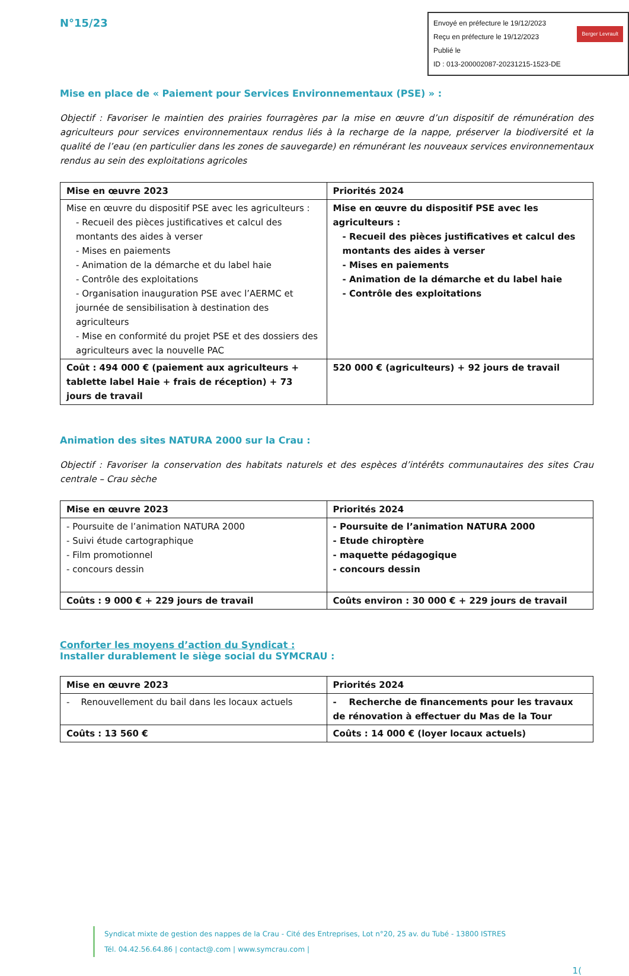N°15/23
Envoyé en préfecture le 19/12/2023
Reçu en préfecture le 19/12/2023
Publié le Berger Levrault
ID : 013-200002087-20231215-1523-DE
Mise en place de « Paiement pour Services Environnementaux (PSE) » :
Objectif : Favoriser le maintien des prairies fourragères par la mise en œuvre d’un dispositif de rémunération des agriculteurs pour services environnementaux rendus liés à la recharge de la nappe, préserver la biodiversité et la qualité de l’eau (en particulier dans les zones de sauvegarde) en rémunérant les nouveaux services environnementaux rendus au sein des exploitations agricoles
| Mise en œuvre 2023 | Priorités 2024 |
| --- | --- |
| Mise en œuvre du dispositif PSE avec les agriculteurs : - Recueil des pièces justificatives et calcul des montants des aides à verser - Mises en paiements - Animation de la démarche et du label haie - Contrôle des exploitations - Organisation inauguration PSE avec l’AERMC et journée de sensibilisation à destination des agriculteurs - Mise en conformité du projet PSE et des dossiers des agriculteurs avec la nouvelle PAC | Mise en œuvre du dispositif PSE avec les agriculteurs : - Recueil des pièces justificatives et calcul des montants des aides à verser - Mises en paiements - Animation de la démarche et du label haie - Contrôle des exploitations |
| Coût : 494 000 € (paiement aux agriculteurs + tablette label Haie + frais de réception) + 73 jours de travail | 520 000 € (agriculteurs) + 92 jours de travail |
Animation des sites NATURA 2000 sur la Crau :
Objectif : Favoriser la conservation des habitats naturels et des espèces d’intérêts communautaires des sites Crau centrale – Crau sèche
| Mise en œuvre 2023 | Priorités 2024 |
| --- | --- |
| - Poursuite de l’animation NATURA 2000 - Suivi étude cartographique - Film promotionnel - concours dessin | - Poursuite de l’animation NATURA 2000 - Etude chiroptère - maquette pédagogique - concours dessin |
| Coûts : 9 000 € + 229 jours de travail | Coûts environ : 30 000 € + 229 jours de travail |
Conforter les moyens d’action du Syndicat :
Installer durablement le siège social du SYMCRAU :
| Mise en œuvre 2023 | Priorités 2024 |
| --- | --- |
| - Renouvellement du bail dans les locaux actuels | - Recherche de financements pour les travaux de rénovation à effectuer du Mas de la Tour |
| Coûts : 13 560 € | Coûts : 14 000 € (loyer locaux actuels) |
Syndicat mixte de gestion des nappes de la Crau - Cité des Entreprises, Lot n°20, 25 av. du Tubé - 13800 ISTRES
Tél. 04.42.56.64.86 | contact@.com | www.symcrau.com |
1(